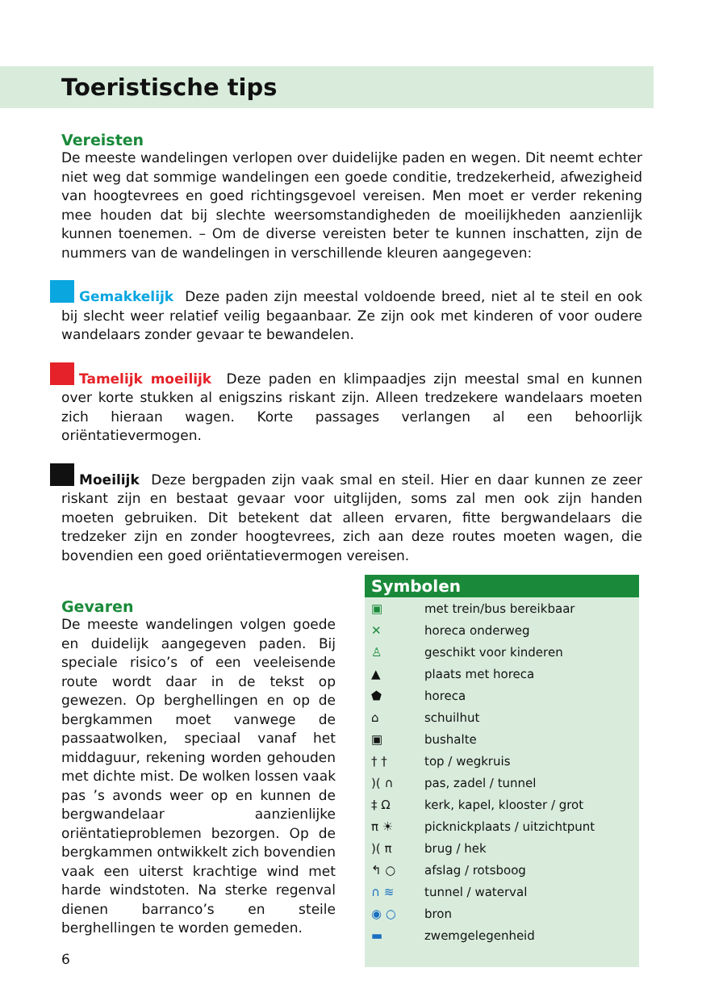Toeristische tips
Vereisten
De meeste wandelingen verlopen over duidelijke paden en wegen. Dit neemt echter niet weg dat sommige wandelingen een goede conditie, tredzekerheid, afwezigheid van hoogtevrees en goed richtingsgevoel vereisen. Men moet er verder rekening mee houden dat bij slechte weersomstandigheden de moeilijkheden aanzienlijk kunnen toenemen. – Om de diverse vereisten beter te kunnen inschatten, zijn de nummers van de wandelingen in verschillende kleuren aangegeven:
Gemakkelijk Deze paden zijn meestal voldoende breed, niet al te steil en ook bij slecht weer relatief veilig begaanbaar. Ze zijn ook met kinderen of voor oudere wandelaars zonder gevaar te bewandelen.
Tamelijk moeilijk Deze paden en klimpaadjes zijn meestal smal en kunnen over korte stukken al enigszins riskant zijn. Alleen tredzekere wandelaars moeten zich hieraan wagen. Korte passages verlangen al een behoorlijk oriëntatievermogen.
Moeilijk Deze bergpaden zijn vaak smal en steil. Hier en daar kunnen ze zeer riskant zijn en bestaat gevaar voor uitglijden, soms zal men ook zijn handen moeten gebruiken. Dit betekent dat alleen ervaren, fitte bergwandelaars die tredzeker zijn en zonder hoogtevrees, zich aan deze routes moeten wagen, die bovendien een goed oriëntatievermogen vereisen.
Gevaren
De meeste wandelingen volgen goede en duidelijk aangegeven paden. Bij speciale risico’s of een veeleisende route wordt daar in de tekst op gewezen. Op berghellingen en op de bergkammen moet vanwege de passaatwolken, speciaal vanaf het middaguur, rekening worden gehouden met dichte mist. De wolken lossen vaak pas ’s avonds weer op en kunnen de bergwandelaar aanzienlijke oriëntatieproblemen bezorgen. Op de bergkammen ontwikkelt zich bovendien vaak een uiterst krachtige wind met harde windstoten. Na sterke regenval dienen barranco’s en steile berghellingen te worden gemeden.
6
Symbolen
▣ met trein/bus bereikbaar
✕ horeca onderweg
♙ geschikt voor kinderen
▲ plaats met horeca
⬟ horeca
⌂ schuilhut
▣ bushalte
† † top / wegkruis
)( ∩ pas, zadel / tunnel
‡ Ω kerk, kapel, klooster / grot
π ☀ picknickplaats / uitzichtpunt
)( π brug / hek
↰ ○ afslag / rotsboog
∩ ≋ tunnel / waterval
◉ ○ bron
▬ zwemgelegenheid